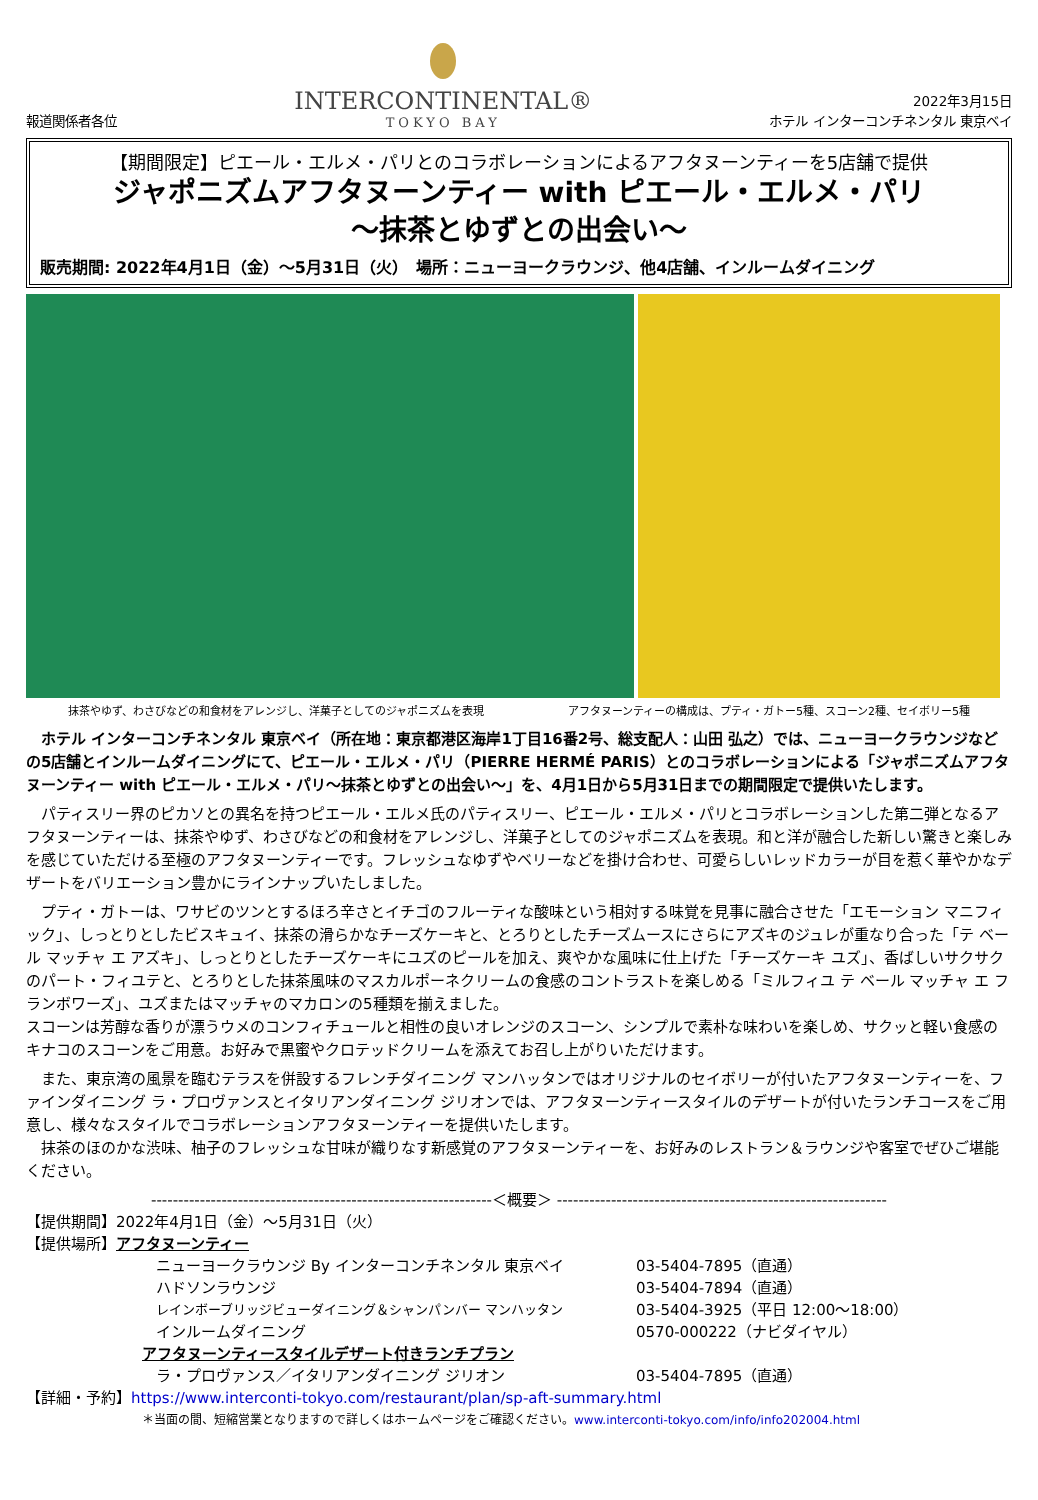報道関係者各位
INTERCONTINENTAL®
TOKYO BAY
2022年3月15日
ホテル インターコンチネンタル 東京ベイ
【期間限定】ピエール・エルメ・パリとのコラボレーションによるアフタヌーンティーを5店舗で提供
ジャポニズムアフタヌーンティー with ピエール・エルメ・パリ
～抹茶とゆずとの出会い～
販売期間: 2022年4月1日（金）～5月31日（火）　場所：ニューヨークラウンジ、他4店舗、インルームダイニング
抹茶やゆず、わさびなどの和食材をアレンジし、洋菓子としてのジャポニズムを表現 アフタヌーンティーの構成は、プティ・ガトー5種、スコーン2種、セイボリー5種
　ホテル インターコンチネンタル 東京ベイ（所在地：東京都港区海岸1丁目16番2号、総支配人：山田 弘之）では、ニューヨークラウンジなどの5店舗とインルームダイニングにて、ピエール・エルメ・パリ（PIERRE HERMÉ PARIS）とのコラボレーションによる「ジャポニズムアフタヌーンティー with ピエール・エルメ・パリ～抹茶とゆずとの出会い～」を、4月1日から5月31日までの期間限定で提供いたします。
　パティスリー界のピカソとの異名を持つピエール・エルメ氏のパティスリー、ピエール・エルメ・パリとコラボレーションした第二弾となるアフタヌーンティーは、抹茶やゆず、わさびなどの和食材をアレンジし、洋菓子としてのジャポニズムを表現。和と洋が融合した新しい驚きと楽しみを感じていただける至極のアフタヌーンティーです。フレッシュなゆずやベリーなどを掛け合わせ、可愛らしいレッドカラーが目を惹く華やかなデザートをバリエーション豊かにラインナップいたしました。
　プティ・ガトーは、ワサビのツンとするほろ辛さとイチゴのフルーティな酸味という相対する味覚を見事に融合させた「エモーション マニフィック」、しっとりとしたビスキュイ、抹茶の滑らかなチーズケーキと、とろりとしたチーズムースにさらにアズキのジュレが重なり合った「テ ベール マッチャ エ アズキ」、しっとりとしたチーズケーキにユズのピールを加え、爽やかな風味に仕上げた「チーズケーキ ユズ」、香ばしいサクサクのパート・フィユテと、とろりとした抹茶風味のマスカルポーネクリームの食感のコントラストを楽しめる「ミルフィユ テ ベール マッチャ エ フランボワーズ」、ユズまたはマッチャのマカロンの5種類を揃えました。
スコーンは芳醇な香りが漂うウメのコンフィチュールと相性の良いオレンジのスコーン、シンプルで素朴な味わいを楽しめ、サクッと軽い食感のキナコのスコーンをご用意。お好みで黒蜜やクロテッドクリームを添えてお召し上がりいただけます。
　また、東京湾の風景を臨むテラスを併設するフレンチダイニング マンハッタンではオリジナルのセイボリーが付いたアフタヌーンティーを、ファインダイニング ラ・プロヴァンスとイタリアンダイニング ジリオンでは、アフタヌーンティースタイルのデザートが付いたランチコースをご用意し、様々なスタイルでコラボレーションアフタヌーンティーを提供いたします。
　抹茶のほのかな渋味、柚子のフレッシュな甘味が織りなす新感覚のアフタヌーンティーを、お好みのレストラン＆ラウンジや客室でぜひご堪能ください。
---------------------------------------------------------------＜概要＞ -------------------------------------------------------------
【提供期間】2022年4月1日（金）～5月31日（火）
【提供場所】アフタヌーンティー
ニューヨークラウンジ By インターコンチネンタル 東京ベイ 03-5404-7895（直通）
ハドソンラウンジ 03-5404-7894（直通）
レインボーブリッジビューダイニング＆シャンパンバー マンハッタン 03-5404-3925（平日 12:00～18:00）
インルームダイニング 0570-000222（ナビダイヤル）
アフタヌーンティースタイルデザート付きランチプラン
ラ・プロヴァンス／イタリアンダイニング ジリオン 03-5404-7895（直通）
【詳細・予約】https://www.interconti-tokyo.com/restaurant/plan/sp-aft-summary.html
＊当面の間、短縮営業となりますので詳しくはホームページをご確認ください。www.interconti-tokyo.com/info/info202004.html